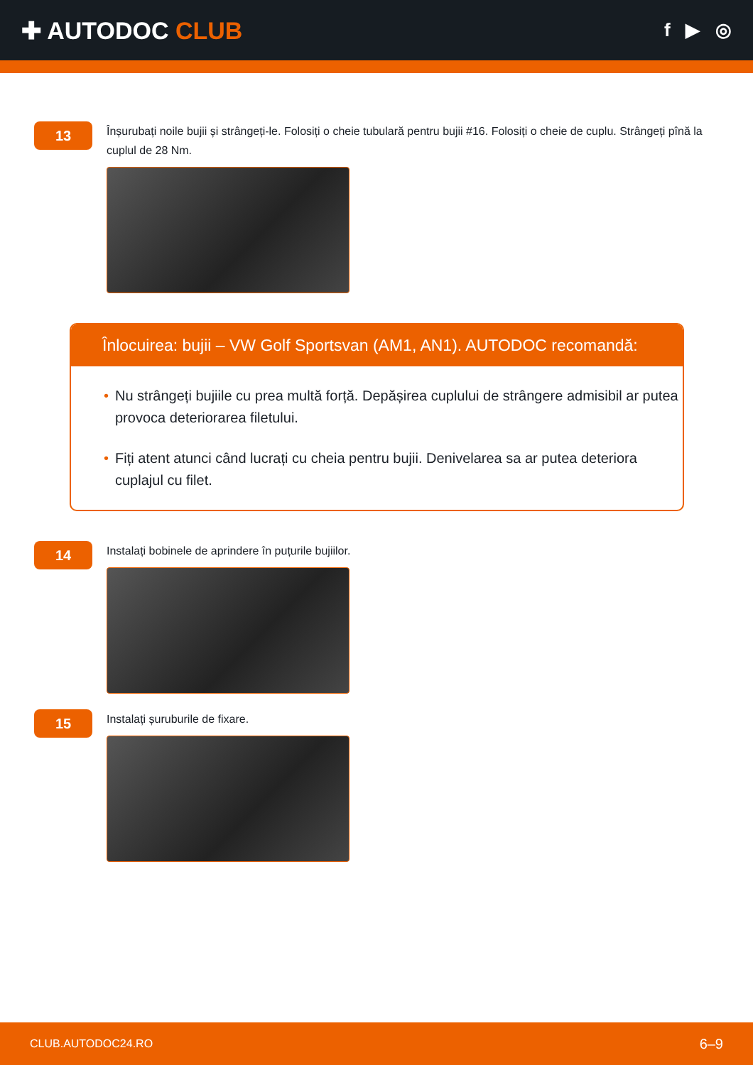✚ AUTODOC CLUB
f ▶ ◎
13
Înșurubați noile bujii și strângeți-le. Folosiți o cheie tubulară pentru bujii #16. Folosiți o cheie de cuplu. Strângeți pînă la cuplul de 28 Nm.
Înlocuirea: bujii – VW Golf Sportsvan (AM1, AN1). AUTODOC recomandă:
• Nu strângeți bujiile cu prea multă forță. Depășirea cuplului de strângere admisibil ar putea provoca deteriorarea filetului.
• Fiți atent atunci când lucrați cu cheia pentru bujii. Denivelarea sa ar putea deteriora cuplajul cu filet.
14
Instalați bobinele de aprindere în puțurile bujiilor.
15
Instalați șuruburile de fixare.
CLUB.AUTODOC24.RO 6–9